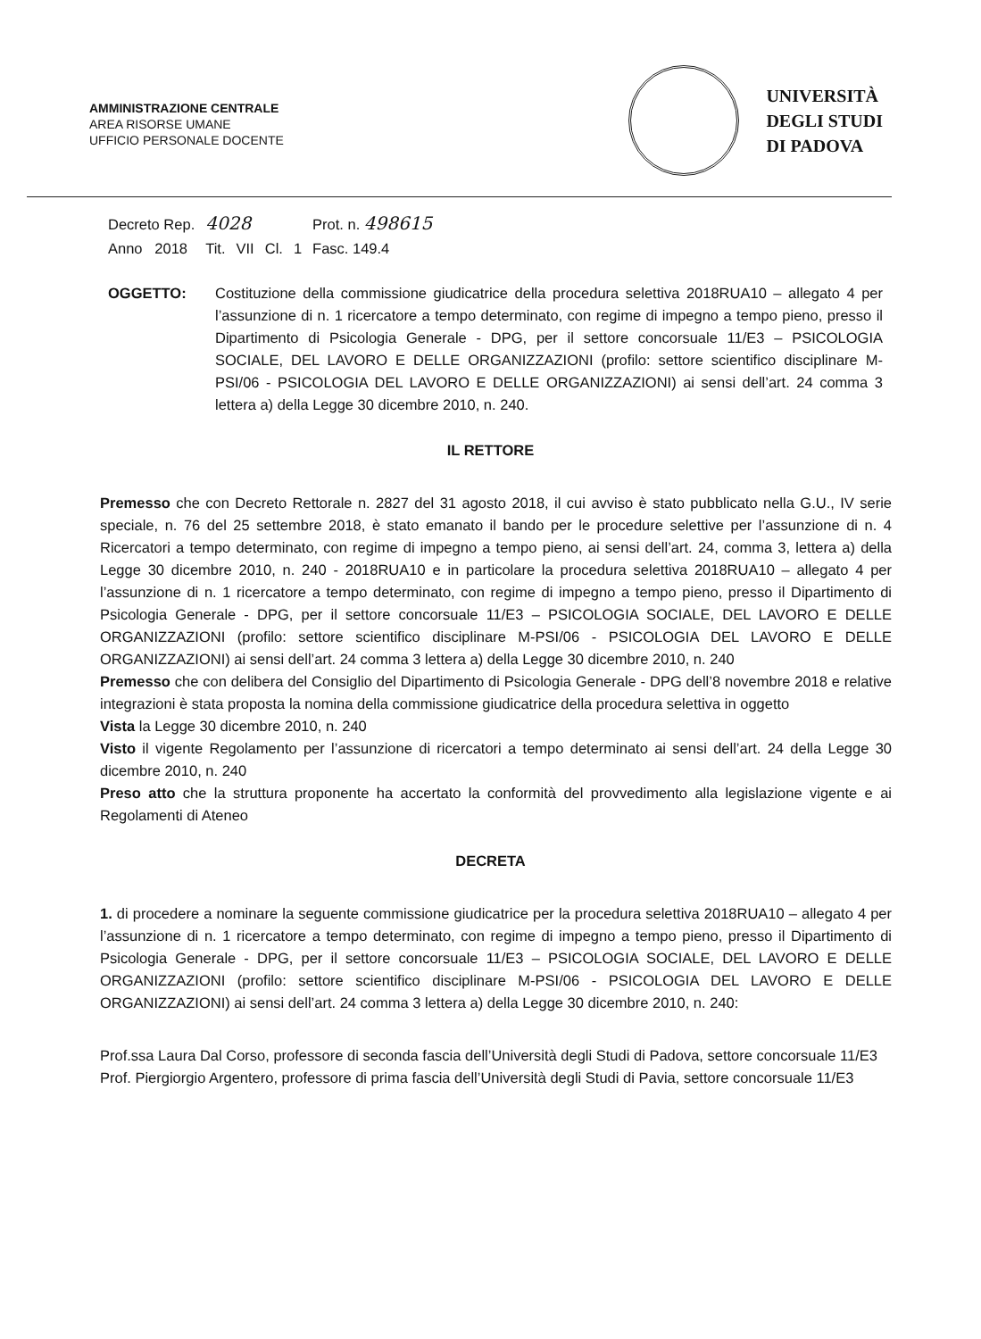AMMINISTRAZIONE CENTRALE
AREA RISORSE UMANE
UFFICIO PERSONALE DOCENTE
UNIVERSITÀ
DEGLI STUDI
DI PADOVA
| Decreto Rep. | 4028 | | | | Prot. n. 498615 |
| Anno 2018 | Tit. | VII | Cl. | 1 | Fasc. 149.4 |
OGGETTO: Costituzione della commissione giudicatrice della procedura selettiva 2018RUA10 – allegato 4 per l’assunzione di n. 1 ricercatore a tempo determinato, con regime di impegno a tempo pieno, presso il Dipartimento di Psicologia Generale - DPG, per il settore concorsuale 11/E3 – PSICOLOGIA SOCIALE, DEL LAVORO E DELLE ORGANIZZAZIONI (profilo: settore scientifico disciplinare M-PSI/06 - PSICOLOGIA DEL LAVORO E DELLE ORGANIZZAZIONI) ai sensi dell’art. 24 comma 3 lettera a) della Legge 30 dicembre 2010, n. 240.
IL RETTORE
Premesso che con Decreto Rettorale n. 2827 del 31 agosto 2018, il cui avviso è stato pubblicato nella G.U., IV serie speciale, n. 76 del 25 settembre 2018, è stato emanato il bando per le procedure selettive per l’assunzione di n. 4 Ricercatori a tempo determinato, con regime di impegno a tempo pieno, ai sensi dell’art. 24, comma 3, lettera a) della Legge 30 dicembre 2010, n. 240 - 2018RUA10 e in particolare la procedura selettiva 2018RUA10 – allegato 4 per l’assunzione di n. 1 ricercatore a tempo determinato, con regime di impegno a tempo pieno, presso il Dipartimento di Psicologia Generale - DPG, per il settore concorsuale 11/E3 – PSICOLOGIA SOCIALE, DEL LAVORO E DELLE ORGANIZZAZIONI (profilo: settore scientifico disciplinare M-PSI/06 - PSICOLOGIA DEL LAVORO E DELLE ORGANIZZAZIONI) ai sensi dell’art. 24 comma 3 lettera a) della Legge 30 dicembre 2010, n. 240
Premesso che con delibera del Consiglio del Dipartimento di Psicologia Generale - DPG dell’8 novembre 2018 e relative integrazioni è stata proposta la nomina della commissione giudicatrice della procedura selettiva in oggetto
Vista la Legge 30 dicembre 2010, n. 240
Visto il vigente Regolamento per l’assunzione di ricercatori a tempo determinato ai sensi dell’art. 24 della Legge 30 dicembre 2010, n. 240
Preso atto che la struttura proponente ha accertato la conformità del provvedimento alla legislazione vigente e ai Regolamenti di Ateneo
DECRETA
1. di procedere a nominare la seguente commissione giudicatrice per la procedura selettiva 2018RUA10 – allegato 4 per l’assunzione di n. 1 ricercatore a tempo determinato, con regime di impegno a tempo pieno, presso il Dipartimento di Psicologia Generale - DPG, per il settore concorsuale 11/E3 – PSICOLOGIA SOCIALE, DEL LAVORO E DELLE ORGANIZZAZIONI (profilo: settore scientifico disciplinare M-PSI/06 - PSICOLOGIA DEL LAVORO E DELLE ORGANIZZAZIONI) ai sensi dell’art. 24 comma 3 lettera a) della Legge 30 dicembre 2010, n. 240:
Prof.ssa Laura Dal Corso, professore di seconda fascia dell’Università degli Studi di Padova, settore concorsuale 11/E3
Prof. Piergiorgio Argentero, professore di prima fascia dell’Università degli Studi di Pavia, settore concorsuale 11/E3